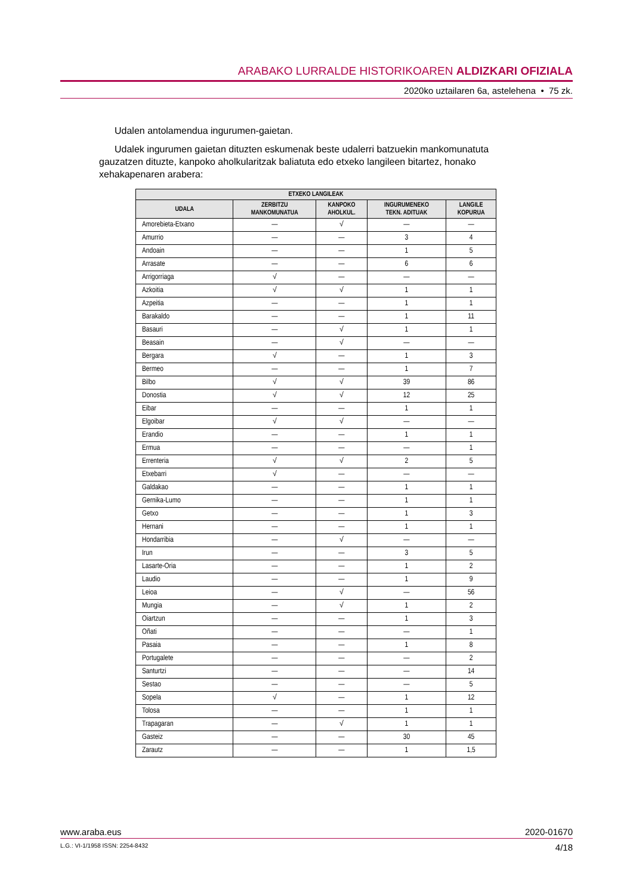ARABAKO LURRALDE HISTORIKOAREN ALDIZKARI OFIZIALA
2020ko uztailaren 6a, astelehena • 75 zk.
Udalen antolamendua ingurumen-gaietan.
Udalek ingurumen gaietan dituzten eskumenak beste udalerri batzuekin mankomunatuta gauzatzen dituzte, kanpoko aholkularitzak baliatuta edo etxeko langileen bitartez, honako xehakapenaren arabera:
| ETXEKO LANGILEAK | | | | |
| --- | --- | --- | --- | --- |
| UDALA | ZERBITZU MANKOMUNATUA | KANPOKO AHOLKUL. | INGURUMENEKO TEKN. ADITUAK | LANGILE KOPURUA |
| Amorebieta-Etxano | — | √ | — | — |
| Amurrio | — | — | 3 | 4 |
| Andoain | — | — | 1 | 5 |
| Arrasate | — | — | 6 | 6 |
| Arrigorriaga | √ | — | — | — |
| Azkoitia | √ | √ | 1 | 1 |
| Azpeitia | — | — | 1 | 1 |
| Barakaldo | — | — | 1 | 11 |
| Basauri | — | √ | 1 | 1 |
| Beasain | — | √ | — | — |
| Bergara | √ | — | 1 | 3 |
| Bermeo | — | — | 1 | 7 |
| Bilbo | √ | √ | 39 | 86 |
| Donostia | √ | √ | 12 | 25 |
| Eibar | — | — | 1 | 1 |
| Elgoibar | √ | √ | — | — |
| Erandio | — | — | 1 | 1 |
| Ermua | — | — | — | 1 |
| Errenteria | √ | √ | 2 | 5 |
| Etxebarri | √ | — | — | — |
| Galdakao | — | — | 1 | 1 |
| Gernika-Lumo | — | — | 1 | 1 |
| Getxo | — | — | 1 | 3 |
| Hernani | — | — | 1 | 1 |
| Hondarribia | — | √ | — | — |
| Irun | — | — | 3 | 5 |
| Lasarte-Oria | — | — | 1 | 2 |
| Laudio | — | — | 1 | 9 |
| Leioa | — | √ | — | 56 |
| Mungia | — | √ | 1 | 2 |
| Oiartzun | — | — | 1 | 3 |
| Oñati | — | — | — | 1 |
| Pasaia | — | — | 1 | 8 |
| Portugalete | — | — | — | 2 |
| Santurtzi | — | — | — | 14 |
| Sestao | — | — | — | 5 |
| Sopela | √ | — | 1 | 12 |
| Tolosa | — | — | 1 | 1 |
| Trapagaran | — | √ | 1 | 1 |
| Gasteiz | — | — | 30 | 45 |
| Zarautz | — | — | 1 | 1,5 |
www.araba.eus 2020-01670
L.G.: VI-1/1958 ISSN: 2254-8432 4/18